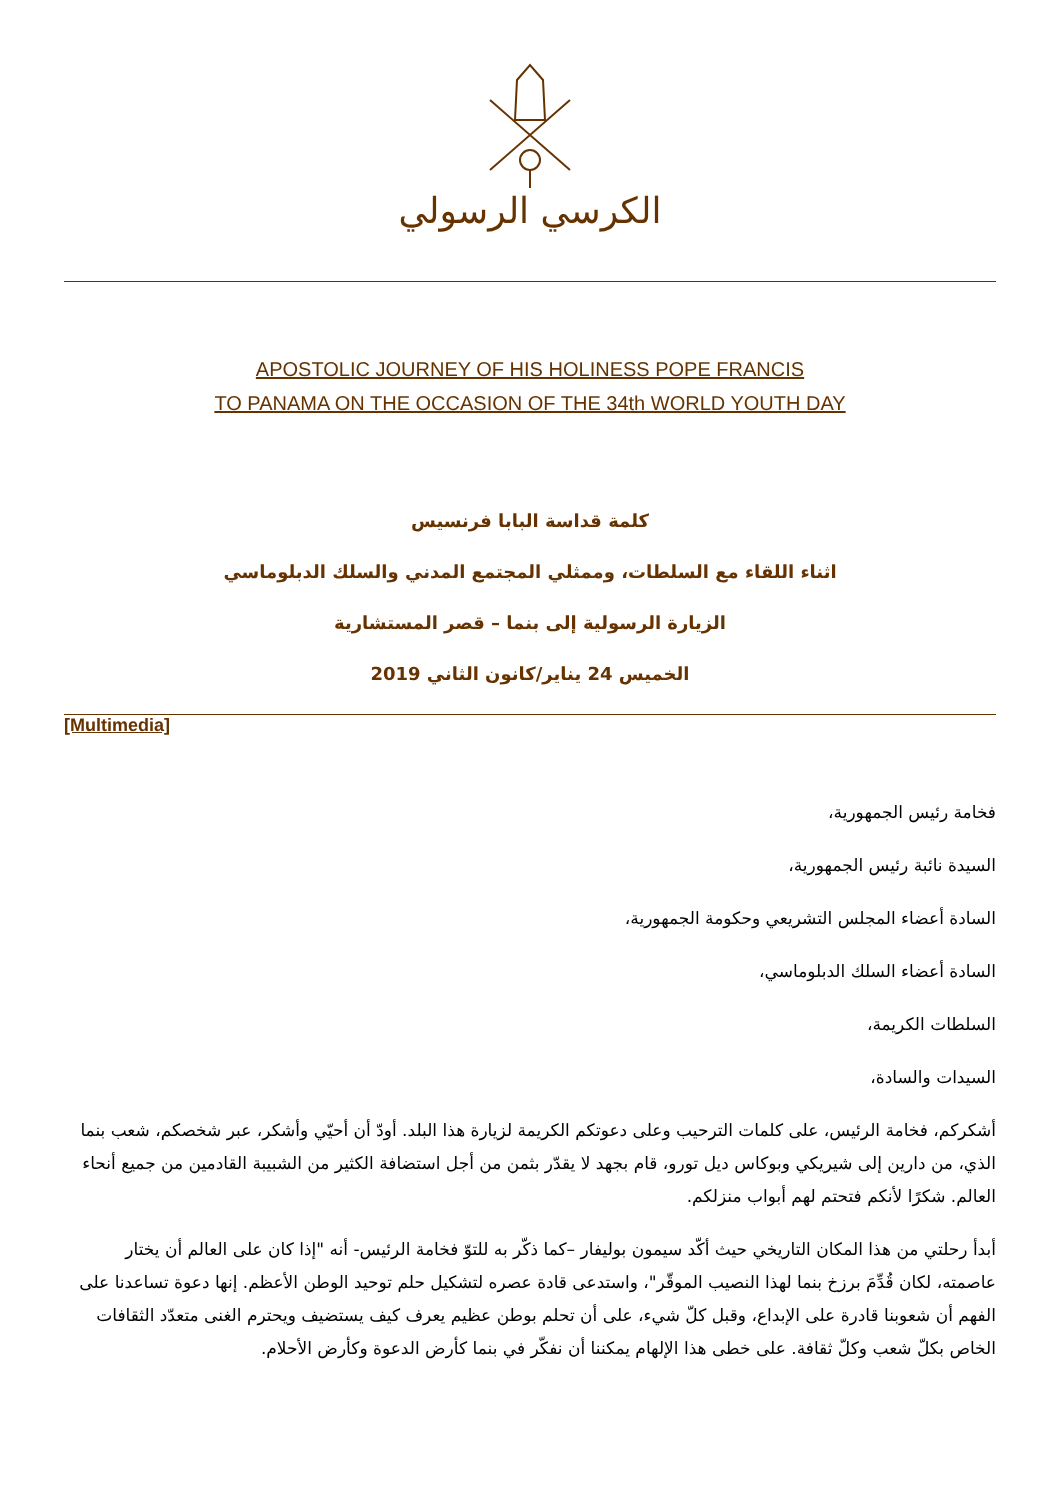الكرسي الرسولي
APOSTOLIC JOURNEY OF HIS HOLINESS POPE FRANCIS
TO PANAMA ON THE OCCASION OF THE 34th WORLD YOUTH DAY
كلمة قداسة البابا فرنسيس
اثناء اللقاء مع السلطات، وممثلي المجتمع المدني والسلك الدبلوماسي
الزيارة الرسولية إلى بنما – قصر المستشارية
الخميس 24 يناير/كانون الثاني 2019
[Multimedia]
فخامة رئيس الجمهورية،
السيدة نائبة رئيس الجمهورية،
السادة أعضاء المجلس التشريعي وحكومة الجمهورية،
السادة أعضاء السلك الدبلوماسي،
السلطات الكريمة،
السيدات والسادة،
أشكركم، فخامة الرئيس، على كلمات الترحيب وعلى دعوتكم الكريمة لزيارة هذا البلد. أودّ أن أحيّي وأشكر، عبر شخصكم، شعب بنما الذي، من دارين إلى شيريكي وبوكاس ديل تورو، قام بجهد لا يقدّر بثمن من أجل استضافة الكثير من الشبيبة القادمين من جميع أنحاء العالم. شكرًا لأنكم فتحتم لهم أبواب منزلكم.
أبدأ رحلتي من هذا المكان التاريخي حيث أكّد سيمون بوليفار –كما ذكّر به للتوّ فخامة الرئيس- أنه "إذا كان على العالم أن يختار عاصمته، لكان قُدِّمَ برزخ بنما لهذا النصيب الموقّر"، واستدعى قادة عصره لتشكيل حلم توحيد الوطن الأعظم. إنها دعوة تساعدنا على الفهم أن شعوبنا قادرة على الإبداع، وقبل كلّ شيء، على أن تحلم بوطن عظيم يعرف كيف يستضيف ويحترم الغنى متعدّد الثقافات الخاص بكلّ شعب وكلّ ثقافة. على خطى هذا الإلهام يمكننا أن نفكّر في بنما كأرض الدعوة وكأرض الأحلام.